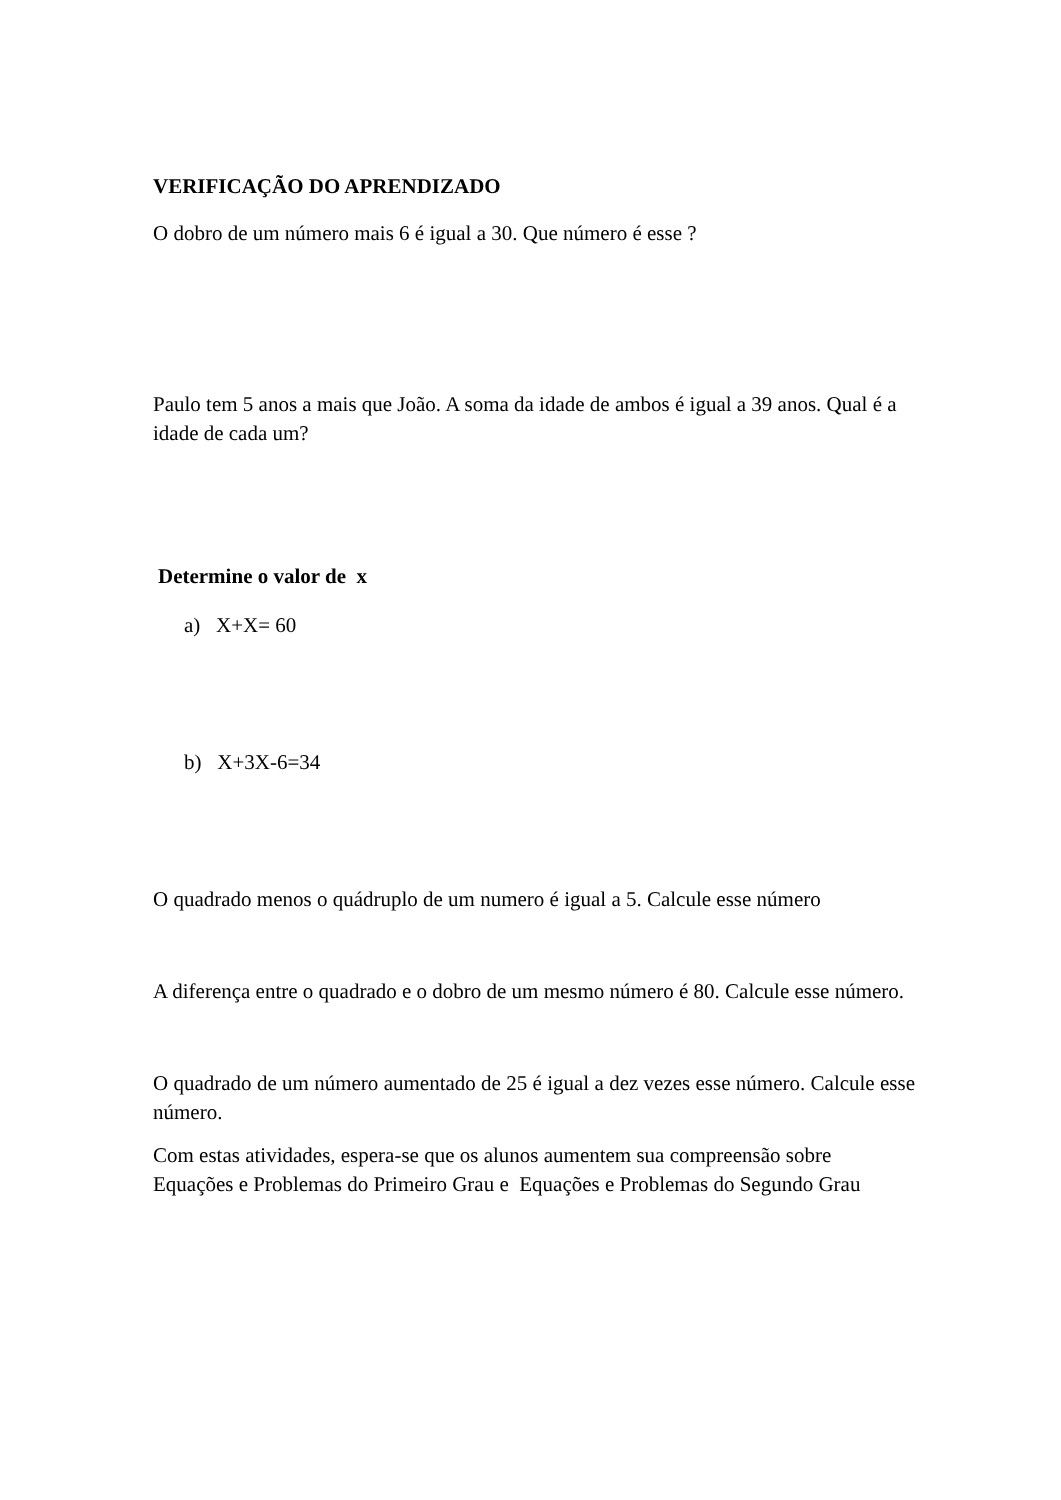VERIFICAÇÃO DO APRENDIZADO
O dobro de um número mais 6 é igual a 30. Que número é esse ?
Paulo tem 5 anos a mais que João. A soma da idade de ambos é igual a 39 anos. Qual é a idade de cada um?
Determine o valor de x
a) X+X= 60
b) X+3X-6=34
O quadrado menos o quádruplo de um numero é igual a 5. Calcule esse número
A diferença entre o quadrado e o dobro de um mesmo número é 80. Calcule esse número.
O quadrado de um número aumentado de 25 é igual a dez vezes esse número. Calcule esse número.
Com estas atividades, espera-se que os alunos aumentem sua compreensão sobre Equações e Problemas do Primeiro Grau e Equações e Problemas do Segundo Grau